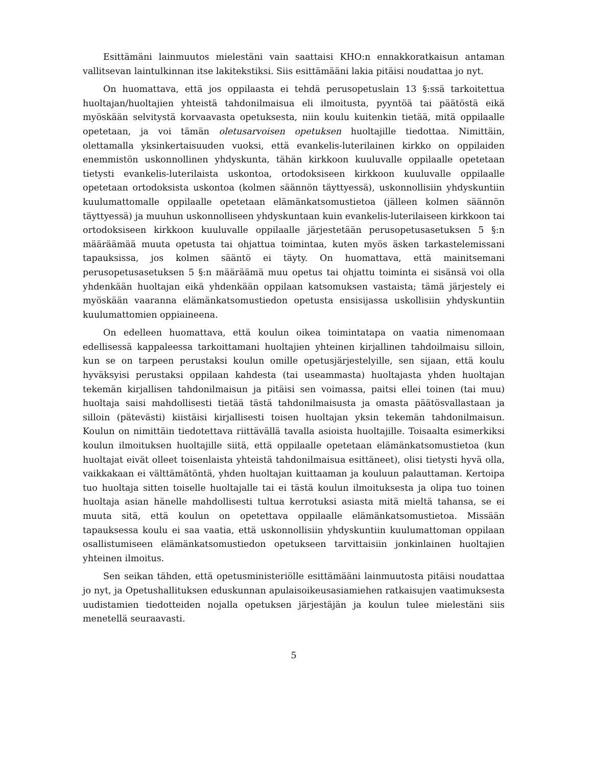Esittämäni lainmuutos mielestäni vain saattaisi KHO:n ennakkoratkaisun antaman vallitsevan laintulkinnan itse lakitekstiksi. Siis esittämääni lakia pitäisi noudattaa jo nyt.
On huomattava, että jos oppilaasta ei tehdä perusopetuslain 13 §:ssä tarkoitettua huoltajan/huoltajien yhteistä tahdonilmaisua eli ilmoitusta, pyyntöä tai päätöstä eikä myöskään selvitystä korvaavasta opetuksesta, niin koulu kuitenkin tietää, mitä oppilaalle opetetaan, ja voi tämän oletusarvoisen opetuksen huoltajille tiedottaa. Nimittäin, olettamalla yksinkertaisuuden vuoksi, että evankelis-luterilainen kirkko on oppilaiden enemmistön uskonnollinen yhdyskunta, tähän kirkkoon kuuluvalle oppilaalle opetetaan tietysti evankelis-luterilaista uskontoa, ortodoksiseen kirkkoon kuuluvalle oppilaalle opetetaan ortodoksista uskontoa (kolmen säännön täyttyessä), uskonnollisiin yhdyskuntiin kuulumattomalle oppilaalle opetetaan elämänkatsomustietoa (jälleen kolmen säännön täyttyessä) ja muuhun uskonnolliseen yhdyskuntaan kuin evankelis-luterilaiseen kirkkoon tai ortodoksiseen kirkkoon kuuluvalle oppilaalle järjestetään perusopetusasetuksen 5 §:n määräämää muuta opetusta tai ohjattua toimintaa, kuten myös äsken tarkastelemissani tapauksissa, jos kolmen sääntö ei täyty. On huomattava, että mainitsemani perusopetusasetuksen 5 §:n määräämä muu opetus tai ohjattu toiminta ei sisänsä voi olla yhdenkään huoltajan eikä yhdenkään oppilaan katsomuksen vastaista; tämä järjestely ei myöskään vaaranna elämänkatsomustiedon opetusta ensisijassa uskollisiin yhdyskuntiin kuulumattomien oppiaineena.
On edelleen huomattava, että koulun oikea toimintatapa on vaatia nimenomaan edellisessä kappaleessa tarkoittamani huoltajien yhteinen kirjallinen tahdoilmaisu silloin, kun se on tarpeen perustaksi koulun omille opetusjärjestelyille, sen sijaan, että koulu hyväksyisi perustaksi oppilaan kahdesta (tai useammasta) huoltajasta yhden huoltajan tekemän kirjallisen tahdonilmaisun ja pitäisi sen voimassa, paitsi ellei toinen (tai muu) huoltaja saisi mahdollisesti tietää tästä tahdonilmaisusta ja omasta päätösvallastaan ja silloin (pätevästi) kiistäisi kirjallisesti toisen huoltajan yksin tekemän tahdonilmaisun. Koulun on nimittäin tiedotettava riittävällä tavalla asioista huoltajille. Toisaalta esimerkiksi koulun ilmoituksen huoltajille siitä, että oppilaalle opetetaan elämänkatsomustietoa (kun huoltajat eivät olleet toisenlaista yhteistä tahdonilmaisua esittäneet), olisi tietysti hyvä olla, vaikkakaan ei välttämätöntä, yhden huoltajan kuittaaman ja kouluun palauttaman. Kertoipa tuo huoltaja sitten toiselle huoltajalle tai ei tästä koulun ilmoituksesta ja olipa tuo toinen huoltaja asian hänelle mahdollisesti tultua kerrotuksi asiasta mitä mieltä tahansa, se ei muuta sitä, että koulun on opetettava oppilaalle elämänkatsomustietoa. Missään tapauksessa koulu ei saa vaatia, että uskonnollisiin yhdyskuntiin kuulumattoman oppilaan osallistumiseen elämänkatsomustiedon opetukseen tarvittaisiin jonkinlainen huoltajien yhteinen ilmoitus.
Sen seikan tähden, että opetusministeriölle esittämääni lainmuutosta pitäisi noudattaa jo nyt, ja Opetushallituksen eduskunnan apulaisoikeusasiamiehen ratkaisujen vaatimuksesta uudistamien tiedotteiden nojalla opetuksen järjestäjän ja koulun tulee mielestäni siis menetellä seuraavasti.
5